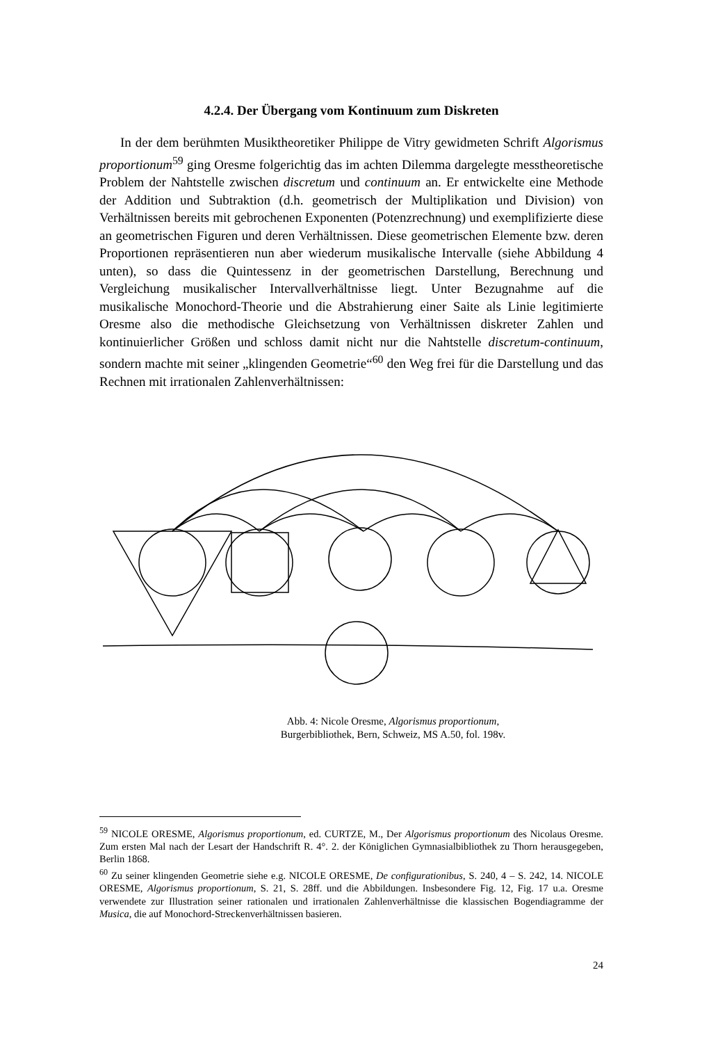4.2.4. Der Übergang vom Kontinuum zum Diskreten
In der dem berühmten Musiktheoretiker Philippe de Vitry gewidmeten Schrift Algorismus proportionum<sup>59</sup> ging Oresme folgerichtig das im achten Dilemma dargelegte messtheoretische Problem der Nahtstelle zwischen discretum und continuum an. Er entwickelte eine Methode der Addition und Subtraktion (d.h. geometrisch der Multiplikation und Division) von Verhältnissen bereits mit gebrochenen Exponenten (Potenzrechnung) und exemplifizierte diese an geometrischen Figuren und deren Verhältnissen. Diese geometrischen Elemente bzw. deren Proportionen repräsentieren nun aber wiederum musikalische Intervalle (siehe Abbildung 4 unten), so dass die Quintessenz in der geometrischen Darstellung, Berechnung und Vergleichung musikalischer Intervallverhältnisse liegt. Unter Bezugnahme auf die musikalische Monochord-Theorie und die Abstrahierung einer Saite als Linie legitimierte Oresme also die methodische Gleichsetzung von Verhältnissen diskreter Zahlen und kontinuierlicher Größen und schloss damit nicht nur die Nahtstelle discretum-continuum, sondern machte mit seiner „klingenden Geometrie“<sup>60</sup> den Weg frei für die Darstellung und das Rechnen mit irrationalen Zahlenverhältnissen:
.
Abb. 4: Nicole Oresme, Algorismus proportionum,
Burgerbibliothek, Bern, Schweiz, MS A.50, fol. 198v.
<sup>59</sup> NICOLE ORESME, Algorismus proportionum, ed. CURTZE, M., Der Algorismus proportionum des Nicolaus Oresme. Zum ersten Mal nach der Lesart der Handschrift R. 4°. 2. der Königlichen Gymnasialbibliothek zu Thorn herausgegeben, Berlin 1868.
<sup>60</sup> Zu seiner klingenden Geometrie siehe e.g. NICOLE ORESME, De configurationibus, S. 240, 4 – S. 242, 14. NICOLE ORESME, Algorismus proportionum, S. 21, S. 28ff. und die Abbildungen. Insbesondere Fig. 12, Fig. 17 u.a. Oresme verwendete zur Illustration seiner rationalen und irrationalen Zahlenverhältnisse die klassischen Bogendiagramme der Musica, die auf Monochord-Streckenverhältnissen basieren.
24